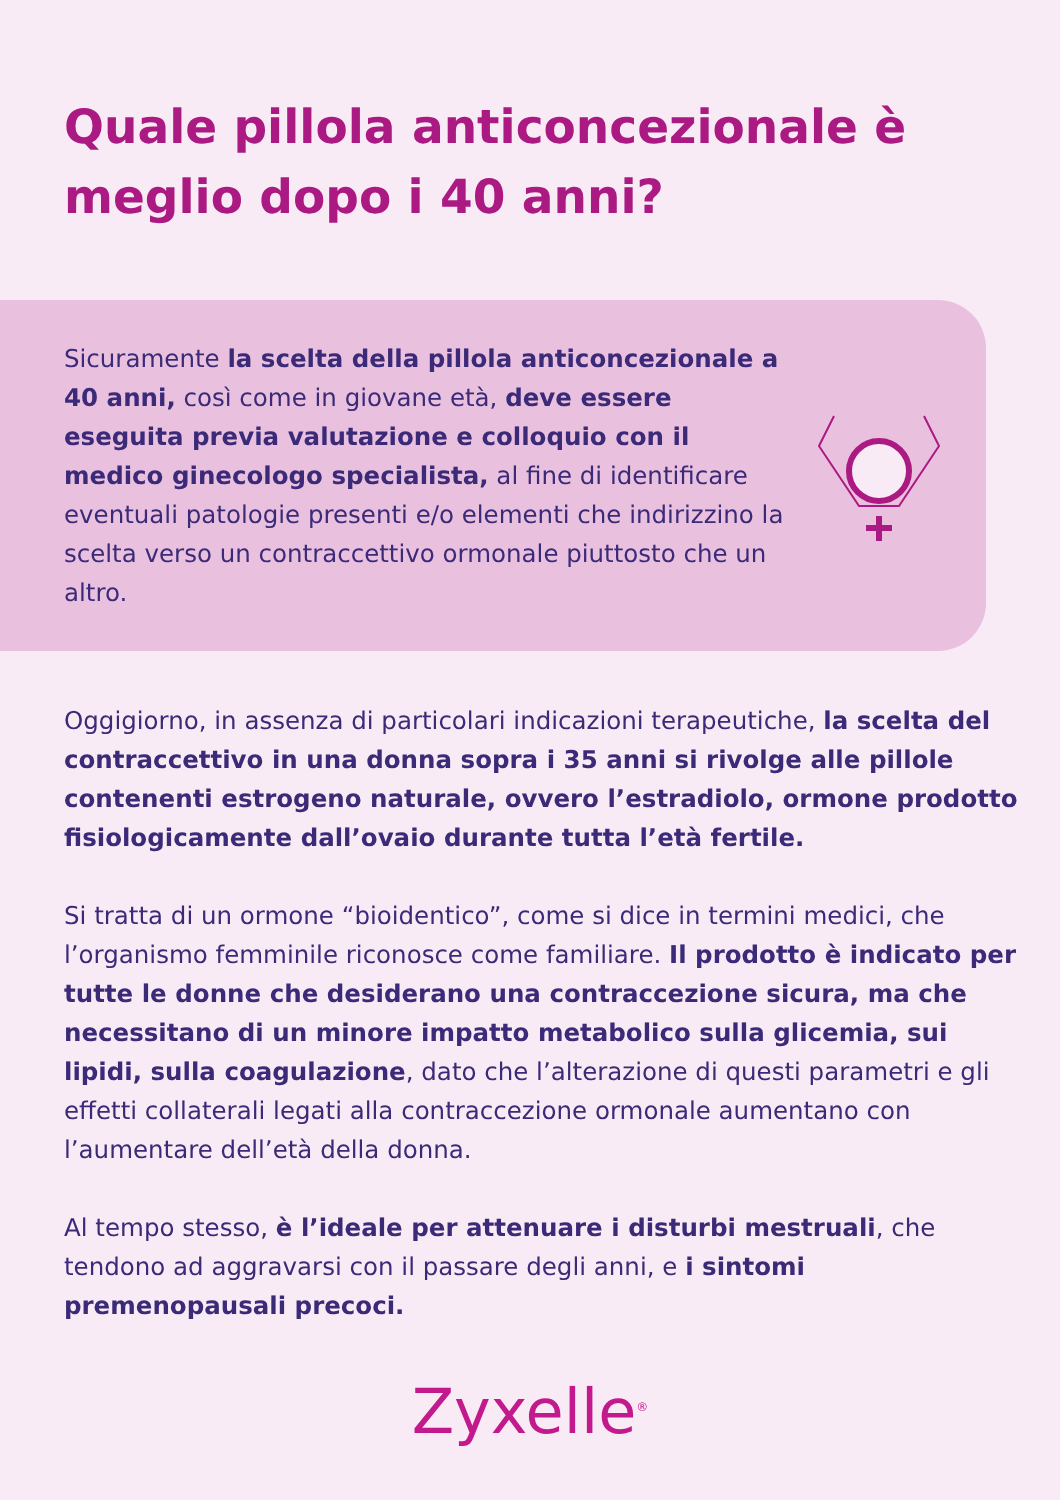Quale pillola anticoncezionale è meglio dopo i 40 anni?
Sicuramente la scelta della pillola anticoncezionale a 40 anni, così come in giovane età, deve essere eseguita previa valutazione e colloquio con il medico ginecologo specialista, al fine di identificare eventuali patologie presenti e/o elementi che indirizzino la scelta verso un contraccettivo ormonale piuttosto che un altro.
Oggigiorno, in assenza di particolari indicazioni terapeutiche, la scelta del contraccettivo in una donna sopra i 35 anni si rivolge alle pillole contenenti estrogeno naturale, ovvero l’estradiolo, ormone prodotto fisiologicamente dall’ovaio durante tutta l’età fertile.
Si tratta di un ormone “bioidentico”, come si dice in termini medici, che l’organismo femminile riconosce come familiare. Il prodotto è indicato per tutte le donne che desiderano una contraccezione sicura, ma che necessitano di un minore impatto metabolico sulla glicemia, sui lipidi, sulla coagulazione, dato che l’alterazione di questi parametri e gli effetti collaterali legati alla contraccezione ormonale aumentano con l’aumentare dell’età della donna.
Al tempo stesso, è l’ideale per attenuare i disturbi mestruali, che tendono ad aggravarsi con il passare degli anni, e i sintomi premenopausali precoci.
Zyxelle<sup>®</sup>